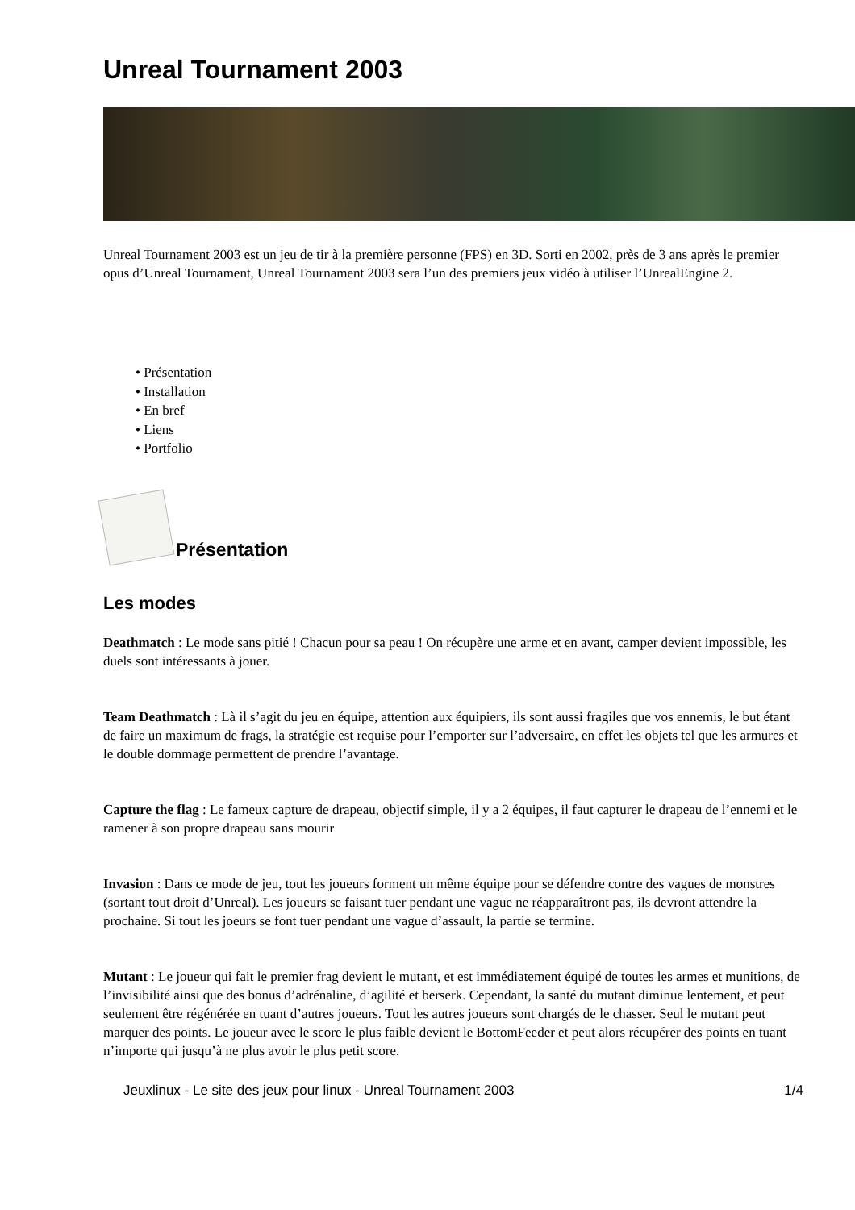Unreal Tournament 2003
Unreal Tournament 2003 est un jeu de tir à la première personne (FPS) en 3D. Sorti en 2002, près de 3 ans après le premier opus d’Unreal Tournament, Unreal Tournament 2003 sera l’un des premiers jeux vidéo à utiliser l’UnrealEngine 2.
• Présentation
• Installation
• En bref
• Liens
• Portfolio
Présentation
Les modes
Deathmatch : Le mode sans pitié ! Chacun pour sa peau ! On récupère une arme et en avant, camper devient impossible, les duels sont intéressants à jouer.
Team Deathmatch : Là il s’agit du jeu en équipe, attention aux équipiers, ils sont aussi fragiles que vos ennemis, le but étant de faire un maximum de frags, la stratégie est requise pour l’emporter sur l’adversaire, en effet les objets tel que les armures et le double dommage permettent de prendre l’avantage.
Capture the flag : Le fameux capture de drapeau, objectif simple, il y a 2 équipes, il faut capturer le drapeau de l’ennemi et le ramener à son propre drapeau sans mourir
Invasion : Dans ce mode de jeu, tout les joueurs forment un même équipe pour se défendre contre des vagues de monstres (sortant tout droit d’Unreal). Les joueurs se faisant tuer pendant une vague ne réapparaîtront pas, ils devront attendre la prochaine. Si tout les joeurs se font tuer pendant une vague d’assault, la partie se termine.
Mutant : Le joueur qui fait le premier frag devient le mutant, et est immédiatement équipé de toutes les armes et munitions, de l’invisibilité ainsi que des bonus d’adrénaline, d’agilité et berserk. Cependant, la santé du mutant diminue lentement, et peut seulement être régénérée en tuant d’autres joueurs. Tout les autres joueurs sont chargés de le chasser. Seul le mutant peut marquer des points. Le joueur avec le score le plus faible devient le BottomFeeder et peut alors récupérer des points en tuant n’importe qui jusqu’à ne plus avoir le plus petit score.
Jeuxlinux - Le site des jeux pour linux - Unreal Tournament 2003 1/4